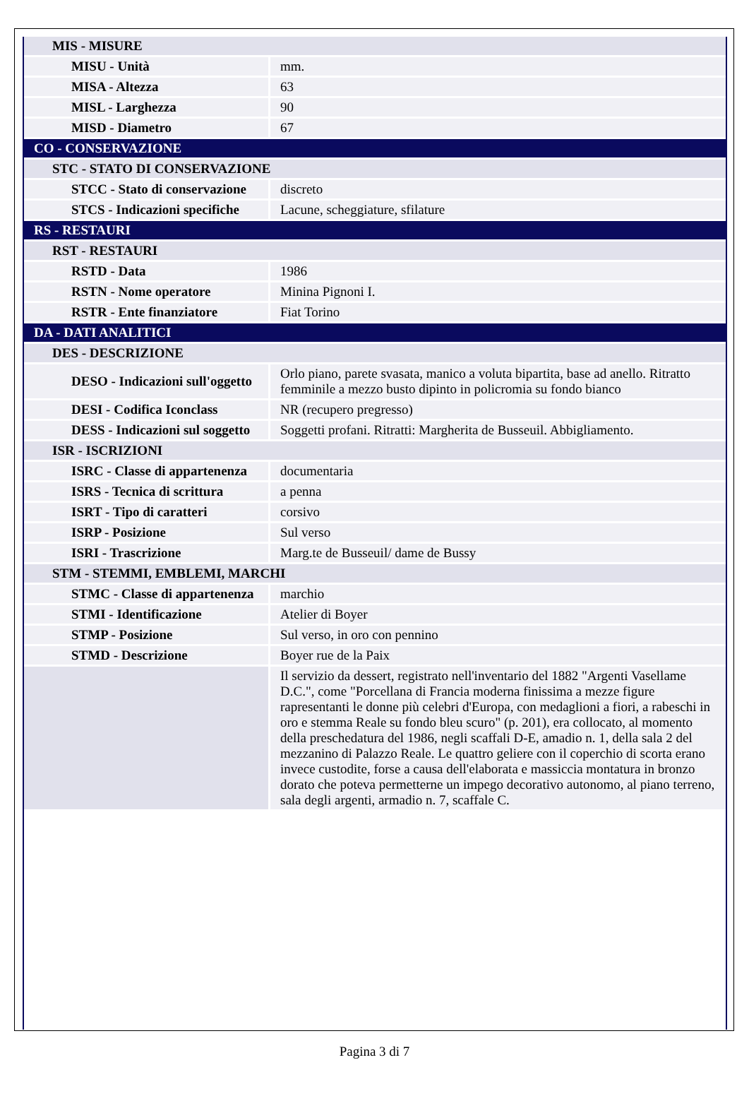| MIS - MISURE | |
| MISU - Unità | mm. |
| MISA - Altezza | 63 |
| MISL - Larghezza | 90 |
| MISD - Diametro | 67 |
| CO - CONSERVAZIONE | |
| STC - STATO DI CONSERVAZIONE | |
| STCC - Stato di conservazione | discreto |
| STCS - Indicazioni specifiche | Lacune, scheggiature, sfilature |
| RS - RESTAURI | |
| RST - RESTAURI | |
| RSTD - Data | 1986 |
| RSTN - Nome operatore | Minina Pignoni I. |
| RSTR - Ente finanziatore | Fiat Torino |
| DA - DATI ANALITICI | |
| DES - DESCRIZIONE | |
| DESO - Indicazioni sull'oggetto | Orlo piano, parete svasata, manico a voluta bipartita, base ad anello. Ritratto femminile a mezzo busto dipinto in policromia su fondo bianco |
| DESI - Codifica Iconclass | NR (recupero pregresso) |
| DESS - Indicazioni sul soggetto | Soggetti profani. Ritratti: Margherita de Busseuil. Abbigliamento. |
| ISR - ISCRIZIONI | |
| ISRC - Classe di appartenenza | documentaria |
| ISRS - Tecnica di scrittura | a penna |
| ISRT - Tipo di caratteri | corsivo |
| ISRP - Posizione | Sul verso |
| ISRI - Trascrizione | Marg.te de Busseuil/ dame de Bussy |
| STM - STEMMI, EMBLEMI, MARCHI | |
| STMC - Classe di appartenenza | marchio |
| STMI - Identificazione | Atelier di Boyer |
| STMP - Posizione | Sul verso, in oro con pennino |
| STMD - Descrizione | Boyer rue de la Paix |
| | Il servizio da dessert, registrato nell'inventario del 1882 "Argenti Vasellame D.C.", come "Porcellana di Francia moderna finissima a mezze figure rapresentanti le donne più celebri d'Europa, con medaglioni a fiori, a rabeschi in oro e stemma Reale su fondo bleu scuro" (p. 201), era collocato, al momento della preschedatura del 1986, negli scaffali D-E, amadio n. 1, della sala 2 del mezzanino di Palazzo Reale. Le quattro geliere con il coperchio di scorta erano invece custodite, forse a causa dell'elaborata e massiccia montatura in bronzo dorato che poteva permetterne un impego decorativo autonomo, al piano terreno, sala degli argenti, armadio n. 7, scaffale C. |
Pagina 3 di 7